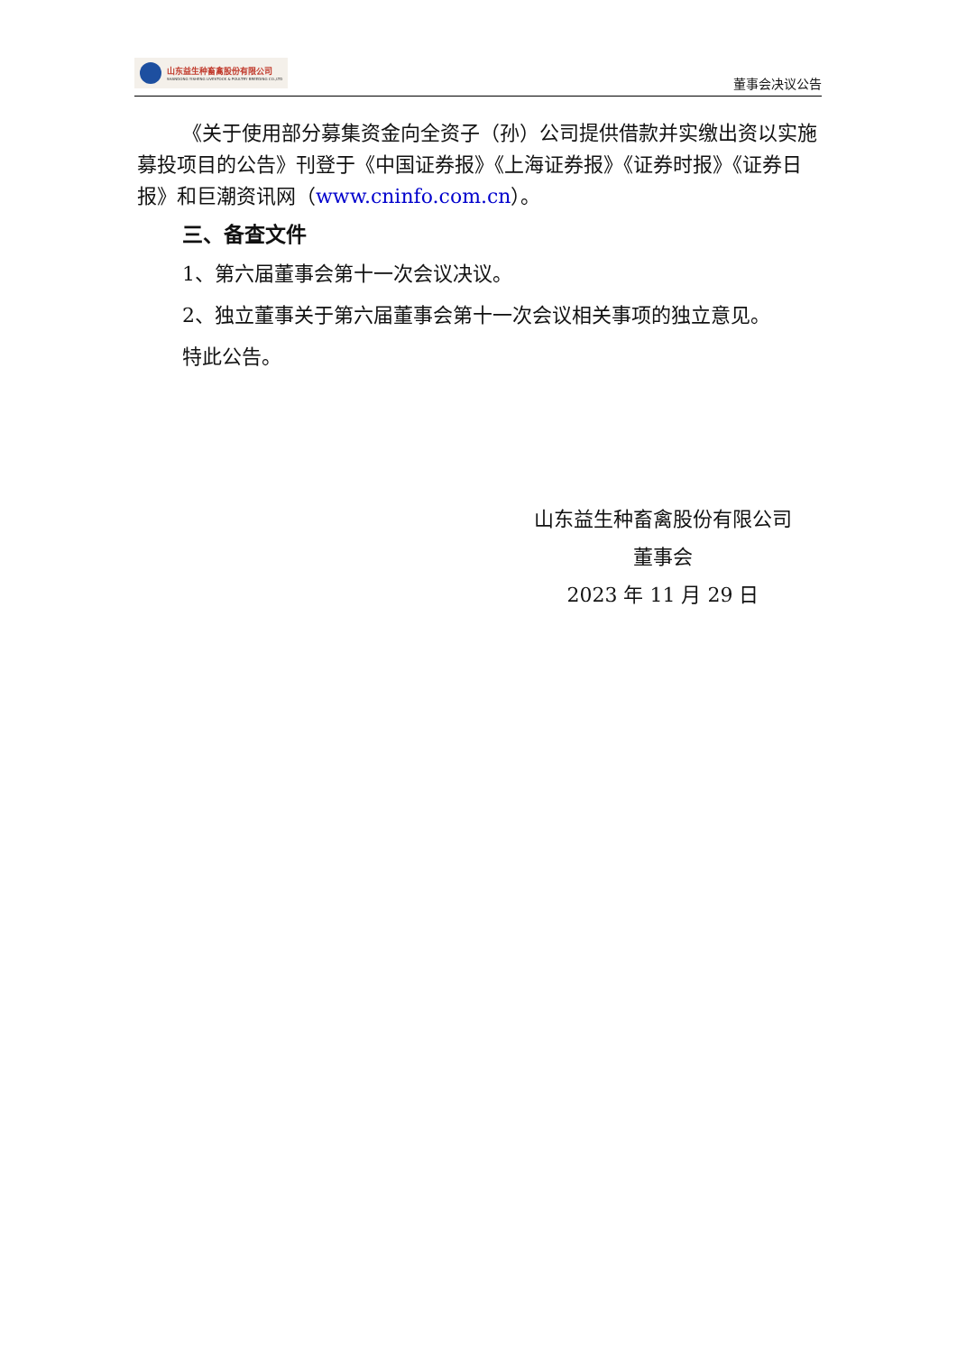山东益生种畜禽股份有限公司
SHANDONG YISHENG LIVESTOCK & POULTRY BREEDING CO.,LTD
董事会决议公告
《关于使用部分募集资金向全资子（孙）公司提供借款并实缴出资以实施募投项目的公告》刊登于《中国证券报》《上海证券报》《证券时报》《证券日报》和巨潮资讯网（www.cninfo.com.cn）。
三、备查文件
1、第六届董事会第十一次会议决议。
2、独立董事关于第六届董事会第十一次会议相关事项的独立意见。
特此公告。
山东益生种畜禽股份有限公司
董事会
2023 年 11 月 29 日